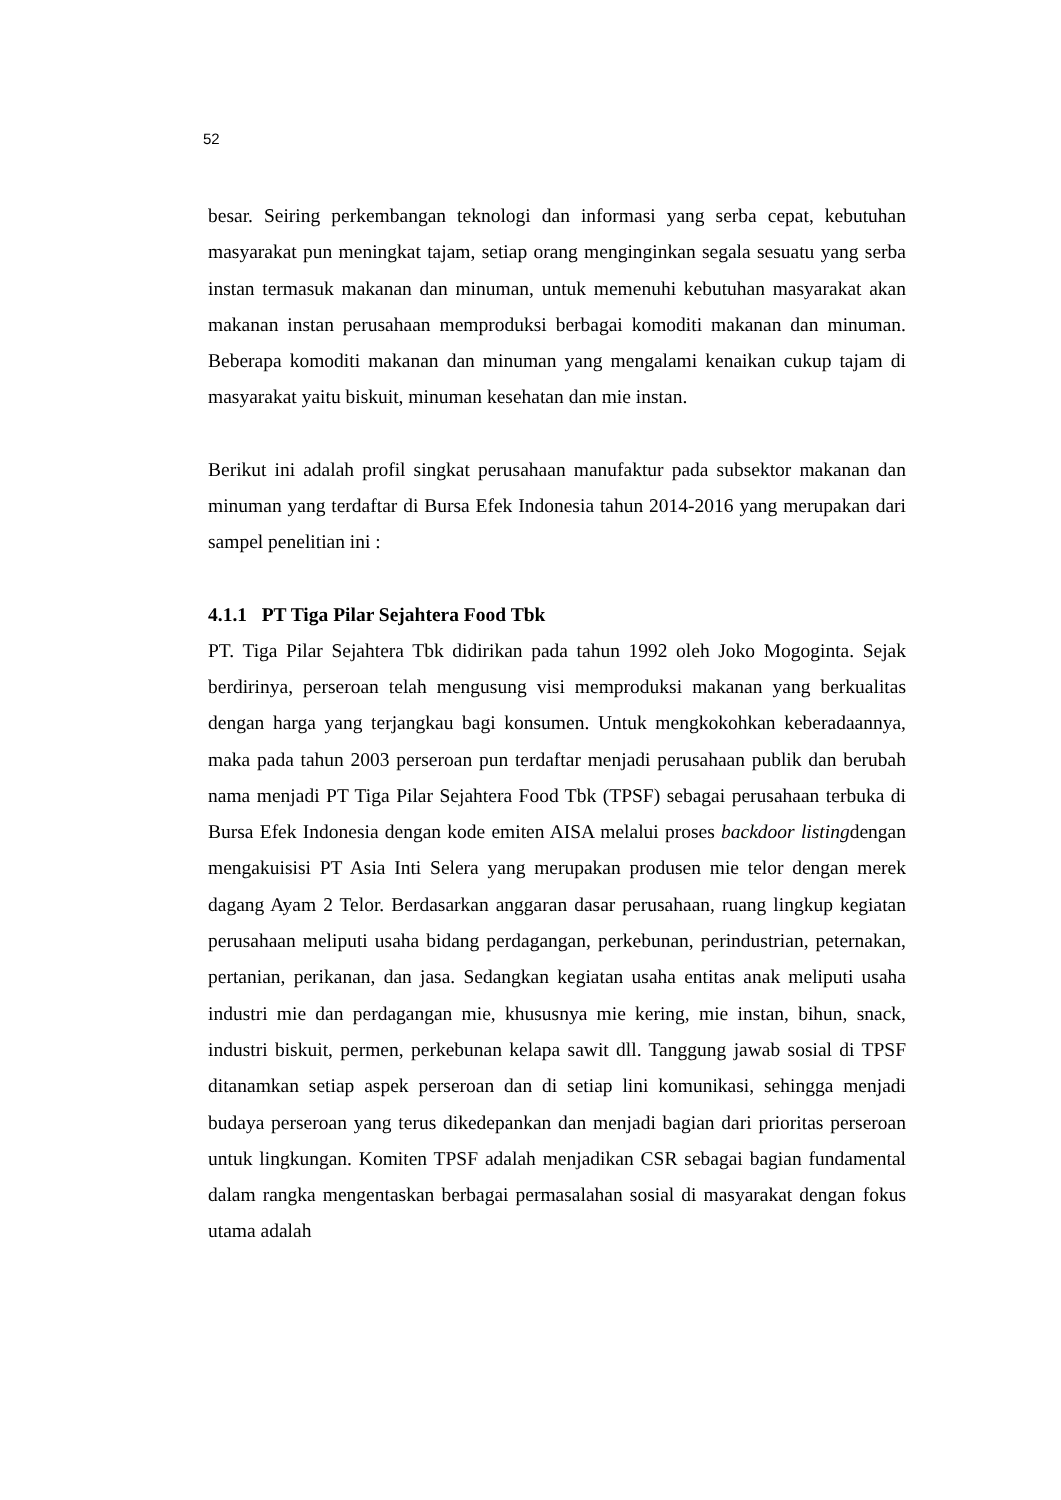52
besar. Seiring perkembangan teknologi dan informasi yang serba cepat, kebutuhan masyarakat pun meningkat tajam, setiap orang menginginkan segala sesuatu yang serba instan termasuk makanan dan minuman, untuk memenuhi kebutuhan masyarakat akan makanan instan perusahaan memproduksi berbagai komoditi makanan dan minuman. Beberapa komoditi makanan dan minuman yang mengalami kenaikan cukup tajam di masyarakat yaitu biskuit, minuman kesehatan dan mie instan.
Berikut ini adalah profil singkat perusahaan manufaktur pada subsektor makanan dan minuman yang terdaftar di Bursa Efek Indonesia tahun 2014-2016 yang merupakan dari sampel penelitian ini :
4.1.1 PT Tiga Pilar Sejahtera Food Tbk
PT. Tiga Pilar Sejahtera Tbk didirikan pada tahun 1992 oleh Joko Mogoginta. Sejak berdirinya, perseroan telah mengusung visi memproduksi makanan yang berkualitas dengan harga yang terjangkau bagi konsumen. Untuk mengkokohkan keberadaannya, maka pada tahun 2003 perseroan pun terdaftar menjadi perusahaan publik dan berubah nama menjadi PT Tiga Pilar Sejahtera Food Tbk (TPSF) sebagai perusahaan terbuka di Bursa Efek Indonesia dengan kode emiten AISA melalui proses backdoor listingdengan mengakuisisi PT Asia Inti Selera yang merupakan produsen mie telor dengan merek dagang Ayam 2 Telor. Berdasarkan anggaran dasar perusahaan, ruang lingkup kegiatan perusahaan meliputi usaha bidang perdagangan, perkebunan, perindustrian, peternakan, pertanian, perikanan, dan jasa. Sedangkan kegiatan usaha entitas anak meliputi usaha industri mie dan perdagangan mie, khususnya mie kering, mie instan, bihun, snack, industri biskuit, permen, perkebunan kelapa sawit dll. Tanggung jawab sosial di TPSF ditanamkan setiap aspek perseroan dan di setiap lini komunikasi, sehingga menjadi budaya perseroan yang terus dikedepankan dan menjadi bagian dari prioritas perseroan untuk lingkungan. Komiten TPSF adalah menjadikan CSR sebagai bagian fundamental dalam rangka mengentaskan berbagai permasalahan sosial di masyarakat dengan fokus utama adalah